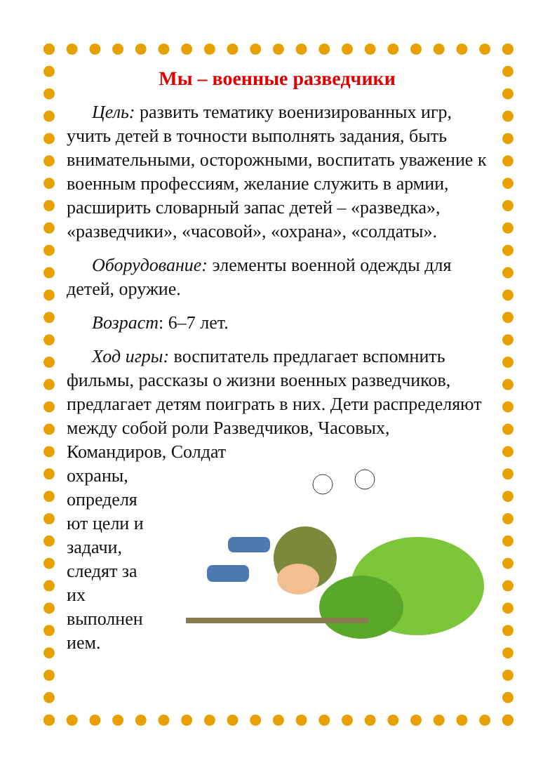Мы – военные разведчики
Цель: развить тематику военизированных игр, учить детей в точности выполнять задания, быть внимательными, осторожными, воспитать уважение к военным профессиям, желание служить в армии, расширить словарный запас детей – «разведка», «разведчики», «часовой», «охрана», «солдаты».
Оборудование: элементы военной одежды для детей, оружие.
Возраст: 6–7 лет.
Ход игры: воспитатель предлагает вспомнить фильмы, рассказы о жизни военных разведчиков, предлагает детям поиграть в них. Дети распределяют между собой роли Разведчиков, Часовых, Командиров, Солдат
охраны, определя ют цели и задачи, следят за их выполнен ием.